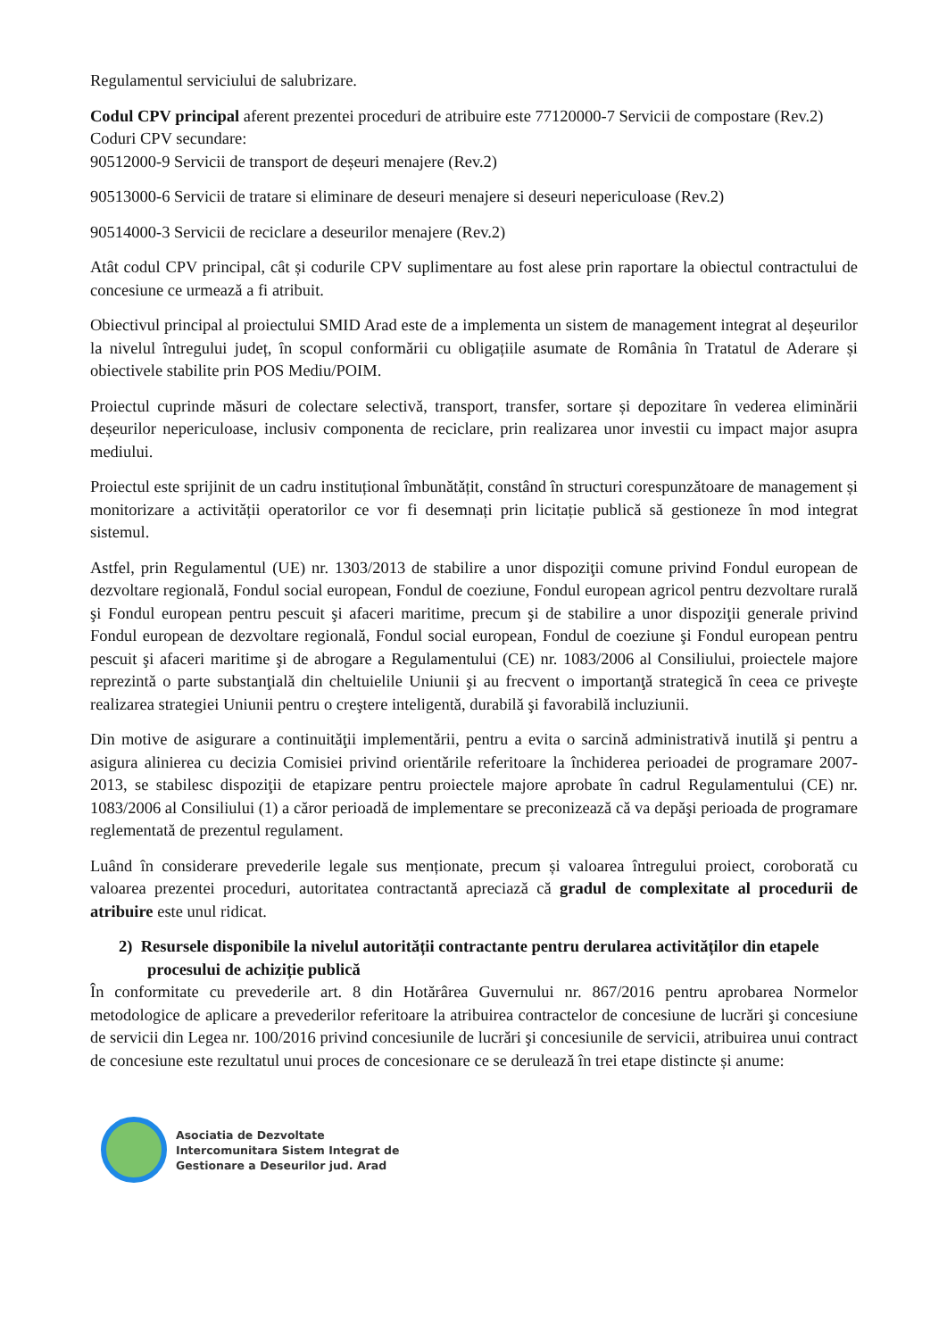Regulamentul serviciului de salubrizare.
Codul CPV principal aferent prezentei proceduri de atribuire este 77120000-7 Servicii de compostare (Rev.2)
Coduri CPV secundare:
90512000-9 Servicii de transport de deșeuri menajere (Rev.2)
90513000-6 Servicii de tratare si eliminare de deseuri menajere si deseuri nepericuloase (Rev.2)
90514000-3 Servicii de reciclare a deseurilor menajere (Rev.2)
Atât codul CPV principal, cât și codurile CPV suplimentare au fost alese prin raportare la obiectul contractului de concesiune ce urmează a fi atribuit.
Obiectivul principal al proiectului SMID Arad este de a implementa un sistem de management integrat al deșeurilor la nivelul întregului județ, în scopul conformării cu obligațiile asumate de România în Tratatul de Aderare și obiectivele stabilite prin POS Mediu/POIM.
Proiectul cuprinde măsuri de colectare selectivă, transport, transfer, sortare și depozitare în vederea eliminării deșeurilor nepericuloase, inclusiv componenta de reciclare, prin realizarea unor investii cu impact major asupra mediului.
Proiectul este sprijinit de un cadru instituțional îmbunătățit, constând în structuri corespunzătoare de management și monitorizare a activității operatorilor ce vor fi desemnați prin licitație publică să gestioneze în mod integrat sistemul.
Astfel, prin Regulamentul (UE) nr. 1303/2013 de stabilire a unor dispoziţii comune privind Fondul european de dezvoltare regională, Fondul social european, Fondul de coeziune, Fondul european agricol pentru dezvoltare rurală şi Fondul european pentru pescuit şi afaceri maritime, precum şi de stabilire a unor dispoziţii generale privind Fondul european de dezvoltare regională, Fondul social european, Fondul de coeziune şi Fondul european pentru pescuit şi afaceri maritime şi de abrogare a Regulamentului (CE) nr. 1083/2006 al Consiliului, proiectele majore reprezintă o parte substanţială din cheltuielile Uniunii şi au frecvent o importanţă strategică în ceea ce priveşte realizarea strategiei Uniunii pentru o creştere inteligentă, durabilă şi favorabilă incluziunii.
Din motive de asigurare a continuităţii implementării, pentru a evita o sarcină administrativă inutilă şi pentru a asigura alinierea cu decizia Comisiei privind orientările referitoare la închiderea perioadei de programare 2007-2013, se stabilesc dispoziţii de etapizare pentru proiectele majore aprobate în cadrul Regulamentului (CE) nr. 1083/2006 al Consiliului (1) a căror perioadă de implementare se preconizează că va depăşi perioada de programare reglementată de prezentul regulament.
Luând în considerare prevederile legale sus menționate, precum și valoarea întregului proiect, coroborată cu valoarea prezentei proceduri, autoritatea contractantă apreciază că gradul de complexitate al procedurii de atribuire este unul ridicat.
2) Resursele disponibile la nivelul autorității contractante pentru derularea activităților din etapele procesului de achiziție publică
În conformitate cu prevederile art. 8 din Hotărârea Guvernului nr. 867/2016 pentru aprobarea Normelor metodologice de aplicare a prevederilor referitoare la atribuirea contractelor de concesiune de lucrări şi concesiune de servicii din Legea nr. 100/2016 privind concesiunile de lucrări şi concesiunile de servicii, atribuirea unui contract de concesiune este rezultatul unui proces de concesionare ce se derulează în trei etape distincte și anume:
Asociatia de Dezvoltate
Intercomunitara Sistem Integrat de
Gestionare a Deseurilor jud. Arad